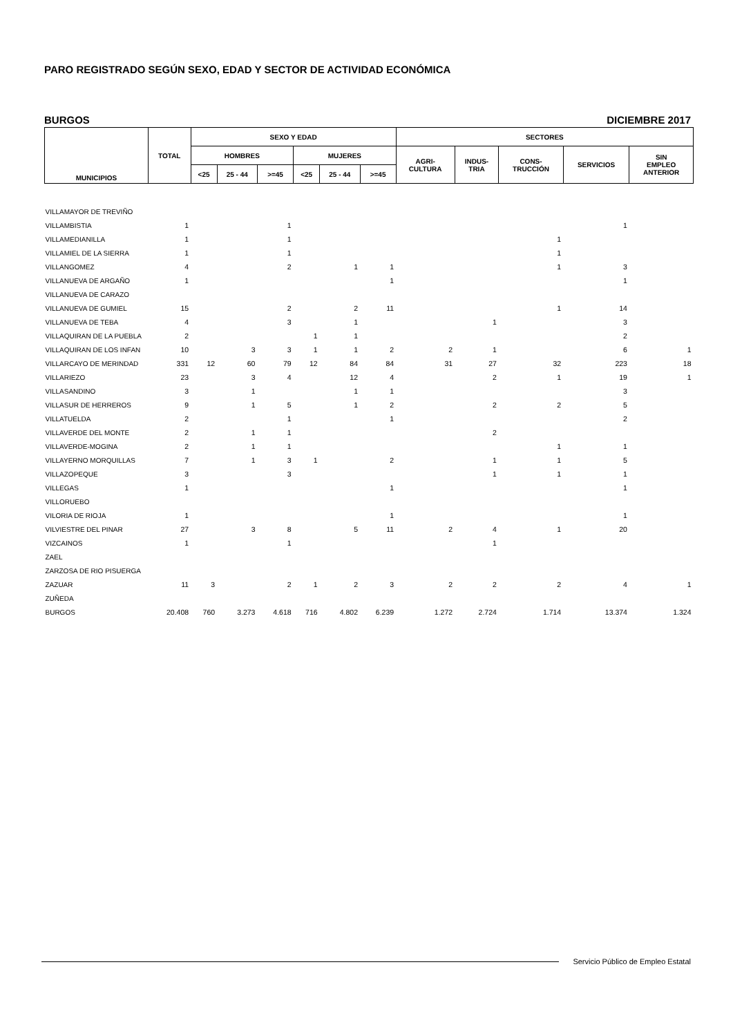PARO REGISTRADO SEGÚN SEXO, EDAD Y SECTOR DE ACTIVIDAD ECONÓMICA
BURGOS DICIEMBRE 2017
| MUNICIPIOS | TOTAL | SEXO Y EDAD | | | | | | SECTORES | | | | |
| --- | --- | --- | --- | --- | --- | --- | --- | --- | --- | --- | --- | --- |
| | | HOMBRES | | | MUJERES | | | AGRI- CULTURA | INDUS- TRIA | CONS- TRUCCIÓN | SERVICIOS | SIN EMPLEO ANTERIOR |
| | | <25 | 25 - 44 | >=45 | <25 | 25 - 44 | >=45 | | | | | |
| VILLAMAYOR DE TREVIÑO | | | | | | | | | | | | |
| VILLAMBISTIA | 1 | | | 1 | | | | | | | 1 | |
| VILLAMEDIANILLA | 1 | | | 1 | | | | | | 1 | | |
| VILLAMIEL DE LA SIERRA | 1 | | | 1 | | | | | | 1 | | |
| VILLANGOMEZ | 4 | | | 2 | | 1 | 1 | | | 1 | 3 | |
| VILLANUEVA DE ARGAÑO | 1 | | | | | | 1 | | | | 1 | |
| VILLANUEVA DE CARAZO | | | | | | | | | | | | |
| VILLANUEVA DE GUMIEL | 15 | | | 2 | | 2 | 11 | | | 1 | 14 | |
| VILLANUEVA DE TEBA | 4 | | | 3 | | 1 | | | 1 | | 3 | |
| VILLAQUIRAN DE LA PUEBLA | 2 | | | | 1 | 1 | | | | | 2 | |
| VILLAQUIRAN DE LOS INFAN | 10 | | 3 | 3 | 1 | 1 | 2 | 2 | 1 | | 6 | 1 |
| VILLARCAYO DE MERINDAD | 331 | 12 | 60 | 79 | 12 | 84 | 84 | 31 | 27 | 32 | 223 | 18 |
| VILLARIEZO | 23 | | 3 | 4 | | 12 | 4 | | 2 | 1 | 19 | 1 |
| VILLASANDINO | 3 | | 1 | | | 1 | 1 | | | | 3 | |
| VILLASUR DE HERREROS | 9 | | 1 | 5 | | 1 | 2 | | 2 | 2 | 5 | |
| VILLATUELDA | 2 | | | 1 | | | 1 | | | | 2 | |
| VILLAVERDE DEL MONTE | 2 | | 1 | 1 | | | | | 2 | | | |
| VILLAVERDE-MOGINA | 2 | | 1 | 1 | | | | | | 1 | 1 | |
| VILLAYERNO MORQUILLAS | 7 | | 1 | 3 | 1 | | 2 | | 1 | 1 | 5 | |
| VILLAZOPEQUE | 3 | | | 3 | | | | | 1 | 1 | 1 | |
| VILLEGAS | 1 | | | | | | 1 | | | | 1 | |
| VILLORUEBO | | | | | | | | | | | | |
| VILORIA DE RIOJA | 1 | | | | | | 1 | | | | 1 | |
| VILVIESTRE DEL PINAR | 27 | | 3 | 8 | | 5 | 11 | 2 | 4 | 1 | 20 | |
| VIZCAINOS | 1 | | | 1 | | | | | 1 | | | |
| ZAEL | | | | | | | | | | | | |
| ZARZOSA DE RIO PISUERGA | | | | | | | | | | | | |
| ZAZUAR | 11 | 3 | | 2 | 1 | 2 | 3 | 2 | 2 | 2 | 4 | 1 |
| ZUÑEDA | | | | | | | | | | | | |
| BURGOS | 20.408 | 760 | 3.273 | 4.618 | 716 | 4.802 | 6.239 | 1.272 | 2.724 | 1.714 | 13.374 | 1.324 |
Servicio Público de Empleo Estatal